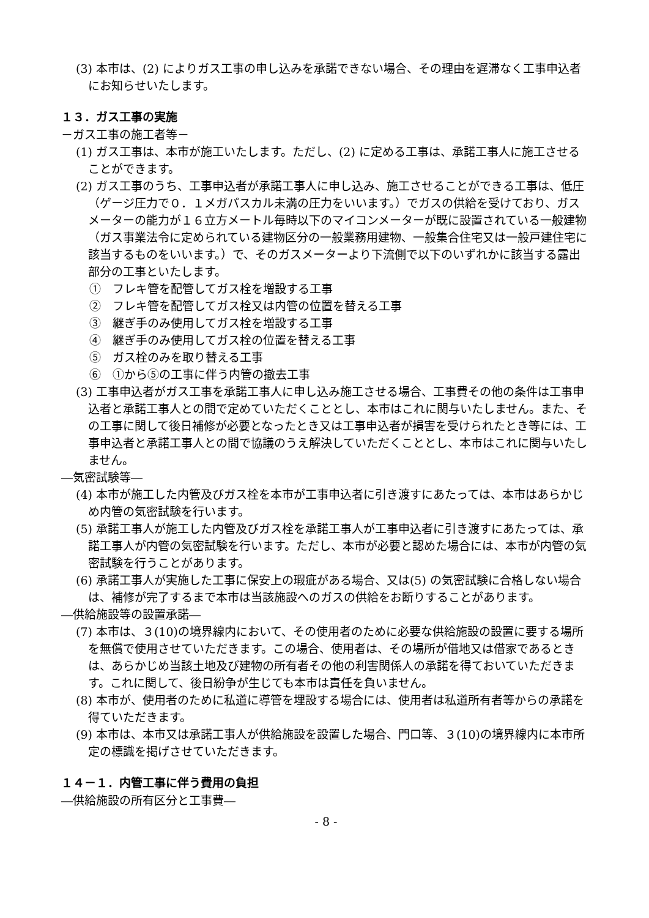(3) 本市は、(2) によりガス工事の申し込みを承諾できない場合、その理由を遅滞なく工事申込者にお知らせいたします。
１３．ガス工事の実施
－ガス工事の施工者等－
(1) ガス工事は、本市が施工いたします。ただし、(2) に定める工事は、承諾工事人に施工させることができます。
(2) ガス工事のうち、工事申込者が承諾工事人に申し込み、施工させることができる工事は、低圧（ゲージ圧力で０．１メガパスカル未満の圧力をいいます。）でガスの供給を受けており、ガスメーターの能力が１６立方メートル毎時以下のマイコンメーターが既に設置されている一般建物（ガス事業法令に定められている建物区分の一般業務用建物、一般集合住宅又は一般戸建住宅に該当するものをいいます。）で、そのガスメーターより下流側で以下のいずれかに該当する露出部分の工事といたします。
①　フレキ管を配管してガス栓を増設する工事
②　フレキ管を配管してガス栓又は内管の位置を替える工事
③　継ぎ手のみ使用してガス栓を増設する工事
④　継ぎ手のみ使用してガス栓の位置を替える工事
⑤　ガス栓のみを取り替える工事
⑥　①から⑤の工事に伴う内管の撤去工事
(3) 工事申込者がガス工事を承諾工事人に申し込み施工させる場合、工事費その他の条件は工事申込者と承諾工事人との間で定めていただくこととし、本市はこれに関与いたしません。また、その工事に関して後日補修が必要となったとき又は工事申込者が損害を受けられたとき等には、工事申込者と承諾工事人との間で協議のうえ解決していただくこととし、本市はこれに関与いたしません。
―気密試験等―
(4) 本市が施工した内管及びガス栓を本市が工事申込者に引き渡すにあたっては、本市はあらかじめ内管の気密試験を行います。
(5) 承諾工事人が施工した内管及びガス栓を承諾工事人が工事申込者に引き渡すにあたっては、承諾工事人が内管の気密試験を行います。ただし、本市が必要と認めた場合には、本市が内管の気密試験を行うことがあります。
(6) 承諾工事人が実施した工事に保安上の瑕疵がある場合、又は(5) の気密試験に合格しない場合は、補修が完了するまで本市は当該施設へのガスの供給をお断りすることがあります。
―供給施設等の設置承諾―
(7) 本市は、３(10)の境界線内において、その使用者のために必要な供給施設の設置に要する場所を無償で使用させていただきます。この場合、使用者は、その場所が借地又は借家であるときは、あらかじめ当該土地及び建物の所有者その他の利害関係人の承諾を得ておいていただきます。これに関して、後日紛争が生じても本市は責任を負いません。
(8) 本市が、使用者のために私道に導管を埋設する場合には、使用者は私道所有者等からの承諾を得ていただきます。
(9) 本市は、本市又は承諾工事人が供給施設を設置した場合、門口等、３(10)の境界線内に本市所定の標識を掲げさせていただきます。
１４－１．内管工事に伴う費用の負担
―供給施設の所有区分と工事費―
- 8 -